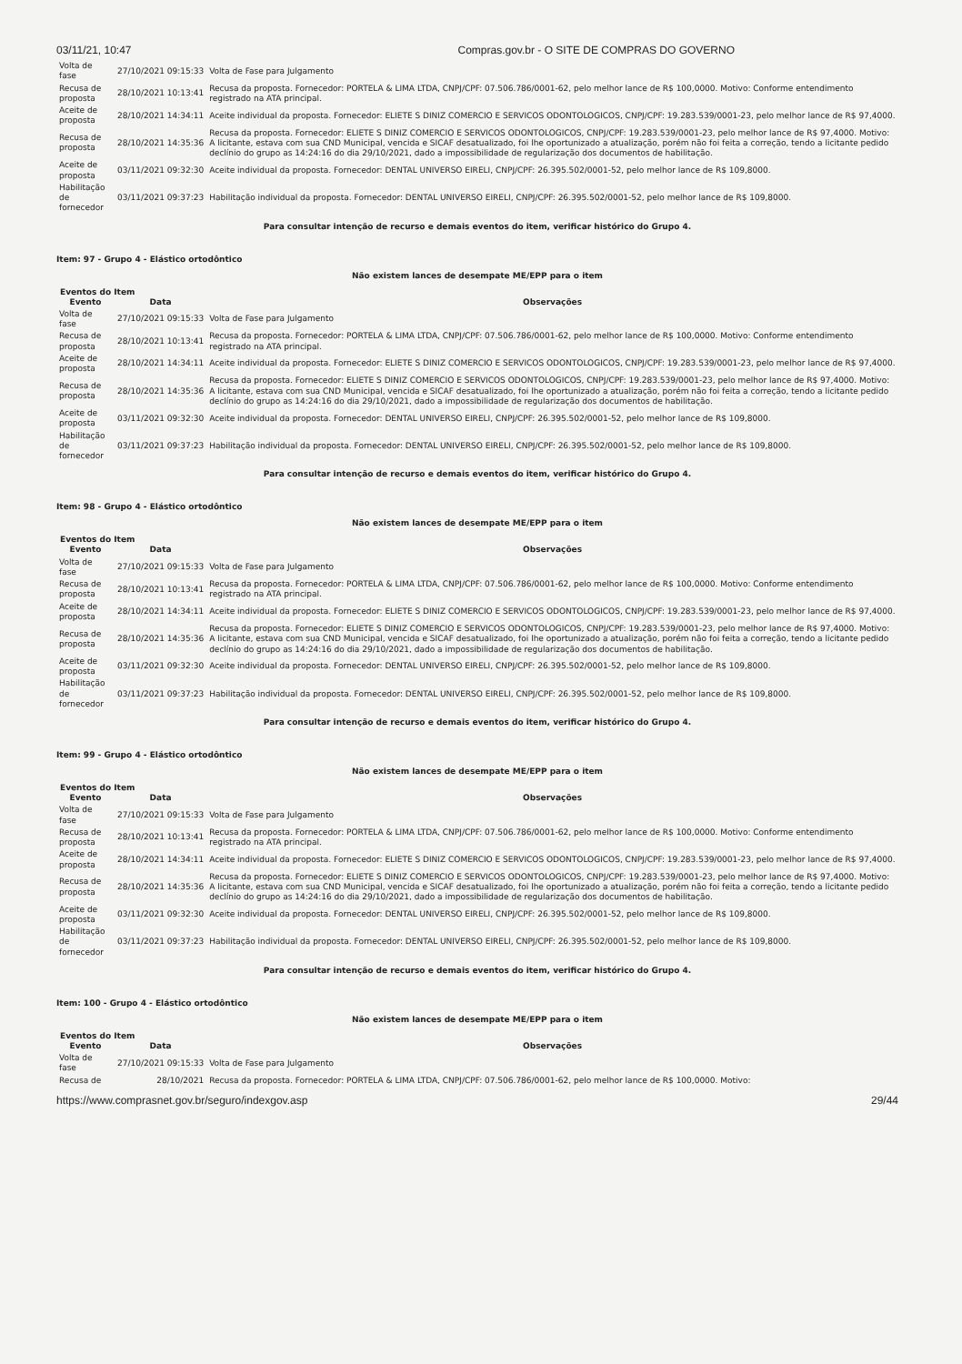03/11/21, 10:47 Compras.gov.br - O SITE DE COMPRAS DO GOVERNO
| Volta de fase | 27/10/2021 09:15:33 | Volta de Fase para Julgamento |
| Recusa de proposta | 28/10/2021 10:13:41 | Recusa da proposta. Fornecedor: PORTELA & LIMA LTDA, CNPJ/CPF: 07.506.786/0001-62, pelo melhor lance de R$ 100,0000. Motivo: Conforme entendimento registrado na ATA principal. |
| Aceite de proposta | 28/10/2021 14:34:11 | Aceite individual da proposta. Fornecedor: ELIETE S DINIZ COMERCIO E SERVICOS ODONTOLOGICOS, CNPJ/CPF: 19.283.539/0001-23, pelo melhor lance de R$ 97,4000. |
| Recusa de proposta | 28/10/2021 14:35:36 | Recusa da proposta. Fornecedor: ELIETE S DINIZ COMERCIO E SERVICOS ODONTOLOGICOS, CNPJ/CPF: 19.283.539/0001-23, pelo melhor lance de R$ 97,4000. Motivo: A licitante, estava com sua CND Municipal, vencida e SICAF desatualizado, foi lhe oportunizado a atualização, porém não foi feita a correção, tendo a licitante pedido declínio do grupo as 14:24:16 do dia 29/10/2021, dado a impossibilidade de regularização dos documentos de habilitação. |
| Aceite de proposta | 03/11/2021 09:32:30 | Aceite individual da proposta. Fornecedor: DENTAL UNIVERSO EIRELI, CNPJ/CPF: 26.395.502/0001-52, pelo melhor lance de R$ 109,8000. |
| Habilitação de fornecedor | 03/11/2021 09:37:23 | Habilitação individual da proposta. Fornecedor: DENTAL UNIVERSO EIRELI, CNPJ/CPF: 26.395.502/0001-52, pelo melhor lance de R$ 109,8000. |
Para consultar intenção de recurso e demais eventos do item, verificar histórico do Grupo 4.
Item: 97 - Grupo 4 - Elástico ortodôntico
Não existem lances de desempate ME/EPP para o item
Eventos do Item
| Evento | Data | Observações |
| --- | --- | --- |
| Volta de fase | 27/10/2021 09:15:33 | Volta de Fase para Julgamento |
| Recusa de proposta | 28/10/2021 10:13:41 | Recusa da proposta. Fornecedor: PORTELA & LIMA LTDA, CNPJ/CPF: 07.506.786/0001-62, pelo melhor lance de R$ 100,0000. Motivo: Conforme entendimento registrado na ATA principal. |
| Aceite de proposta | 28/10/2021 14:34:11 | Aceite individual da proposta. Fornecedor: ELIETE S DINIZ COMERCIO E SERVICOS ODONTOLOGICOS, CNPJ/CPF: 19.283.539/0001-23, pelo melhor lance de R$ 97,4000. |
| Recusa de proposta | 28/10/2021 14:35:36 | Recusa da proposta. Fornecedor: ELIETE S DINIZ COMERCIO E SERVICOS ODONTOLOGICOS, CNPJ/CPF: 19.283.539/0001-23, pelo melhor lance de R$ 97,4000. Motivo: A licitante, estava com sua CND Municipal, vencida e SICAF desatualizado, foi lhe oportunizado a atualização, porém não foi feita a correção, tendo a licitante pedido declínio do grupo as 14:24:16 do dia 29/10/2021, dado a impossibilidade de regularização dos documentos de habilitação. |
| Aceite de proposta | 03/11/2021 09:32:30 | Aceite individual da proposta. Fornecedor: DENTAL UNIVERSO EIRELI, CNPJ/CPF: 26.395.502/0001-52, pelo melhor lance de R$ 109,8000. |
| Habilitação de fornecedor | 03/11/2021 09:37:23 | Habilitação individual da proposta. Fornecedor: DENTAL UNIVERSO EIRELI, CNPJ/CPF: 26.395.502/0001-52, pelo melhor lance de R$ 109,8000. |
Para consultar intenção de recurso e demais eventos do item, verificar histórico do Grupo 4.
Item: 98 - Grupo 4 - Elástico ortodôntico
Não existem lances de desempate ME/EPP para o item
Eventos do Item
| Evento | Data | Observações |
| --- | --- | --- |
| Volta de fase | 27/10/2021 09:15:33 | Volta de Fase para Julgamento |
| Recusa de proposta | 28/10/2021 10:13:41 | Recusa da proposta. Fornecedor: PORTELA & LIMA LTDA, CNPJ/CPF: 07.506.786/0001-62, pelo melhor lance de R$ 100,0000. Motivo: Conforme entendimento registrado na ATA principal. |
| Aceite de proposta | 28/10/2021 14:34:11 | Aceite individual da proposta. Fornecedor: ELIETE S DINIZ COMERCIO E SERVICOS ODONTOLOGICOS, CNPJ/CPF: 19.283.539/0001-23, pelo melhor lance de R$ 97,4000. |
| Recusa de proposta | 28/10/2021 14:35:36 | Recusa da proposta. Fornecedor: ELIETE S DINIZ COMERCIO E SERVICOS ODONTOLOGICOS, CNPJ/CPF: 19.283.539/0001-23, pelo melhor lance de R$ 97,4000. Motivo: A licitante, estava com sua CND Municipal, vencida e SICAF desatualizado, foi lhe oportunizado a atualização, porém não foi feita a correção, tendo a licitante pedido declínio do grupo as 14:24:16 do dia 29/10/2021, dado a impossibilidade de regularização dos documentos de habilitação. |
| Aceite de proposta | 03/11/2021 09:32:30 | Aceite individual da proposta. Fornecedor: DENTAL UNIVERSO EIRELI, CNPJ/CPF: 26.395.502/0001-52, pelo melhor lance de R$ 109,8000. |
| Habilitação de fornecedor | 03/11/2021 09:37:23 | Habilitação individual da proposta. Fornecedor: DENTAL UNIVERSO EIRELI, CNPJ/CPF: 26.395.502/0001-52, pelo melhor lance de R$ 109,8000. |
Para consultar intenção de recurso e demais eventos do item, verificar histórico do Grupo 4.
Item: 99 - Grupo 4 - Elástico ortodôntico
Não existem lances de desempate ME/EPP para o item
Eventos do Item
| Evento | Data | Observações |
| --- | --- | --- |
| Volta de fase | 27/10/2021 09:15:33 | Volta de Fase para Julgamento |
| Recusa de proposta | 28/10/2021 10:13:41 | Recusa da proposta. Fornecedor: PORTELA & LIMA LTDA, CNPJ/CPF: 07.506.786/0001-62, pelo melhor lance de R$ 100,0000. Motivo: Conforme entendimento registrado na ATA principal. |
| Aceite de proposta | 28/10/2021 14:34:11 | Aceite individual da proposta. Fornecedor: ELIETE S DINIZ COMERCIO E SERVICOS ODONTOLOGICOS, CNPJ/CPF: 19.283.539/0001-23, pelo melhor lance de R$ 97,4000. |
| Recusa de proposta | 28/10/2021 14:35:36 | Recusa da proposta. Fornecedor: ELIETE S DINIZ COMERCIO E SERVICOS ODONTOLOGICOS, CNPJ/CPF: 19.283.539/0001-23, pelo melhor lance de R$ 97,4000. Motivo: A licitante, estava com sua CND Municipal, vencida e SICAF desatualizado, foi lhe oportunizado a atualização, porém não foi feita a correção, tendo a licitante pedido declínio do grupo as 14:24:16 do dia 29/10/2021, dado a impossibilidade de regularização dos documentos de habilitação. |
| Aceite de proposta | 03/11/2021 09:32:30 | Aceite individual da proposta. Fornecedor: DENTAL UNIVERSO EIRELI, CNPJ/CPF: 26.395.502/0001-52, pelo melhor lance de R$ 109,8000. |
| Habilitação de fornecedor | 03/11/2021 09:37:23 | Habilitação individual da proposta. Fornecedor: DENTAL UNIVERSO EIRELI, CNPJ/CPF: 26.395.502/0001-52, pelo melhor lance de R$ 109,8000. |
Para consultar intenção de recurso e demais eventos do item, verificar histórico do Grupo 4.
Item: 100 - Grupo 4 - Elástico ortodôntico
Não existem lances de desempate ME/EPP para o item
Eventos do Item
| Evento | Data | Observações |
| --- | --- | --- |
| Volta de fase | 27/10/2021 09:15:33 | Volta de Fase para Julgamento |
| Recusa de | 28/10/2021 | Recusa da proposta. Fornecedor: PORTELA & LIMA LTDA, CNPJ/CPF: 07.506.786/0001-62, pelo melhor lance de R$ 100,0000. Motivo: |
https://www.comprasnet.gov.br/seguro/indexgov.asp 29/44